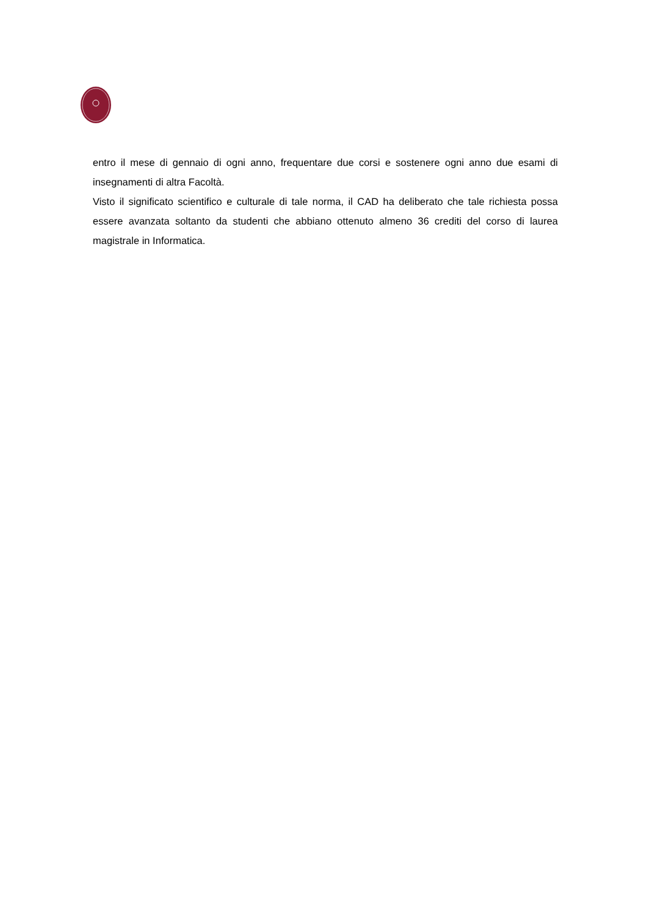entro il mese di gennaio di ogni anno, frequentare due corsi e sostenere ogni anno due esami di insegnamenti di altra Facoltà.
Visto il significato scientifico e culturale di tale norma, il CAD ha deliberato che tale richiesta possa essere avanzata soltanto da studenti che abbiano ottenuto almeno 36 crediti del corso di laurea magistrale in Informatica.